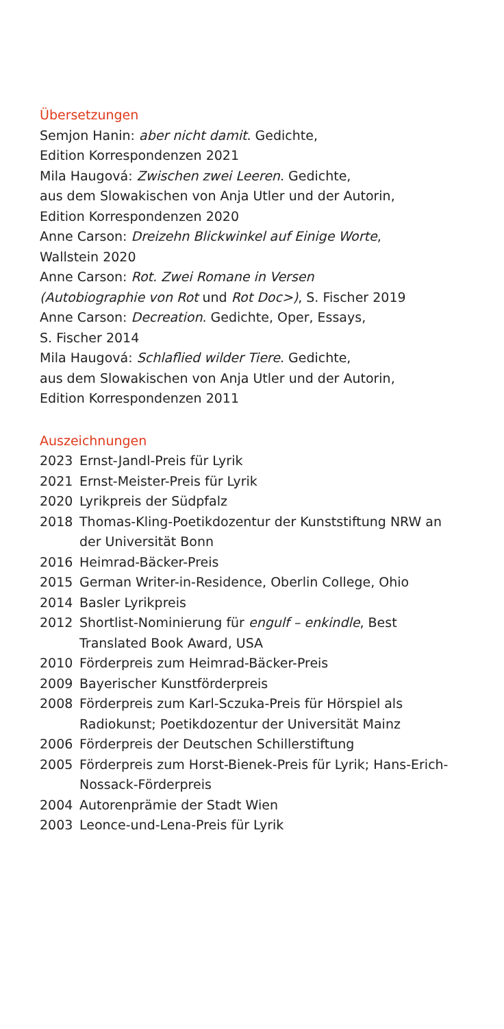Übersetzungen
Semjon Hanin: aber nicht damit. Gedichte,
Edition Korrespondenzen 2021
Mila Haugová: Zwischen zwei Leeren. Gedichte,
aus dem Slowakischen von Anja Utler und der Autorin,
Edition Korrespondenzen 2020
Anne Carson: Dreizehn Blickwinkel auf Einige Worte,
Wallstein 2020
Anne Carson: Rot. Zwei Romane in Versen
(Autobiographie von Rot und Rot Doc>), S. Fischer 2019
Anne Carson: Decreation. Gedichte, Oper, Essays,
S. Fischer 2014
Mila Haugová: Schlaflied wilder Tiere. Gedichte,
aus dem Slowakischen von Anja Utler und der Autorin,
Edition Korrespondenzen 2011
Auszeichnungen
2023 Ernst-Jandl-Preis für Lyrik
2021 Ernst-Meister-Preis für Lyrik
2020 Lyrikpreis der Südpfalz
2018 Thomas-Kling-Poetikdozentur der Kunststiftung NRW an der Universität Bonn
2016 Heimrad-Bäcker-Preis
2015 German Writer-in-Residence, Oberlin College, Ohio
2014 Basler Lyrikpreis
2012 Shortlist-Nominierung für engulf – enkindle, Best Translated Book Award, USA
2010 Förderpreis zum Heimrad-Bäcker-Preis
2009 Bayerischer Kunstförderpreis
2008 Förderpreis zum Karl-Sczuka-Preis für Hörspiel als Radiokunst; Poetikdozentur der Universität Mainz
2006 Förderpreis der Deutschen Schillerstiftung
2005 Förderpreis zum Horst-Bienek-Preis für Lyrik; Hans-Erich-Nossack-Förderpreis
2004 Autorenprämie der Stadt Wien
2003 Leonce-und-Lena-Preis für Lyrik